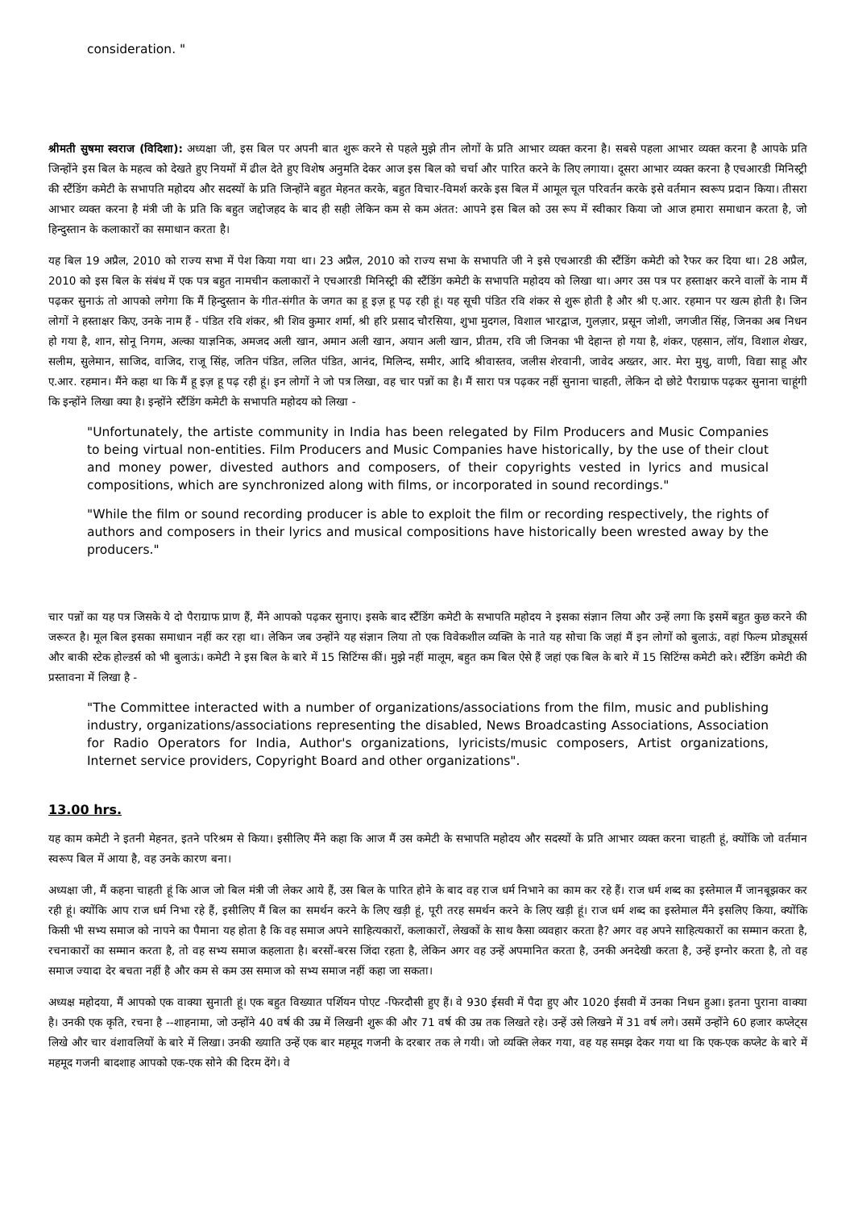consideration. "
श्रीमती सुषमा स्वराज (विदिशा): अध्यक्षा जी, इस बिल पर अपनी बात शुरू करने से पहले मुझे तीन लोगों के प्रति आभार व्यक्त करना है। सबसे पहला आभार व्यक्त करना है आपके प्रति जिन्होंने इस बिल के महत्व को देखते हुए नियमों में ढील देते हुए विशेष अनुमति देकर आज इस बिल को चर्चा और पारित करने के लिए लगाया। दूसरा आभार व्यक्त करना है एचआरडी मिनिस्ट्री की स्टैंडिंग कमेटी के सभापति महोदय और सदस्यों के प्रति जिन्होंने बहुत मेहनत करके, बहुत विचार-विमर्श करके इस बिल में आमूल चूल परिवर्तन करके इसे वर्तमान स्वरूप प्रदान किया। तीसरा आभार व्यक्त करना है मंत्री जी के प्रति कि बहुत जद्दोजहद के बाद ही सही लेकिन कम से कम अंतत: आपने इस बिल को उस रूप में स्वीकार किया जो आज हमारा समाधान करता है, जो हिन्दुस्तान के कलाकारों का समाधान करता है।
यह बिल 19 अप्रैल, 2010 को राज्य सभा में पेश किया गया था। 23 अप्रैल, 2010 को राज्य सभा के सभापति जी ने इसे एचआरडी की स्टैंडिंग कमेटी को रैफर कर दिया था। 28 अप्रैल, 2010 को इस बिल के संबंध में एक पत्र बहुत नामचीन कलाकारों ने एचआरडी मिनिस्ट्री की स्टैंडिंग कमेटी के सभापति महोदय को लिखा था। अगर उस पत्र पर हस्ताक्षर करने वालों के नाम मैं पढ़कर सुनाऊं तो आपको लगेगा कि मैं हिन्दुस्तान के गीत-संगीत के जगत का हू इज़ हू पढ़ रही हूं। यह सूची पंडित रवि शंकर से शुरू होती है और श्री ए.आर. रहमान पर खत्म होती है। जिन लोगों ने हस्ताक्षर किए, उनके नाम हैं - पंडित रवि शंकर, श्री शिव कुमार शर्मा, श्री हरि प्रसाद चौरसिया, शुभा मुदगल, विशाल भारद्वाज, गुलज़ार, प्रसून जोशी, जगजीत सिंह, जिनका अब निधन हो गया है, शान, सोनू निगम, अल्का याज्ञनिक, अमजद अली खान, अमान अली खान, अयान अली खान, प्रीतम, रवि जी जिनका भी देहान्त हो गया है, शंकर, एहसान, लॉय, विशाल शेखर, सलीम, सुलेमान, साजिद, वाजिद, राजू सिंह, जतिन पंडित, ललित पंडित, आनंद, मिलिन्द, समीर, आदि श्रीवास्तव, जलीस शेरवानी, जावेद अख्तर, आर. मेरा मुथु, वाणी, विद्या साहू और ए.आर. रहमान। मैंने कहा था कि मैं हू इज़ हू पढ़ रही हूं। इन लोगों ने जो पत्र लिखा, वह चार पन्नों का है। मैं सारा पत्र पढ़कर नहीं सुनाना चाहती, लेकिन दो छोटे पैराग्राफ पढ़कर सुनाना चाहूंगी कि इन्होंने लिखा क्या है। इन्होंने स्टैंडिंग कमेटी के सभापति महोदय को लिखा -
"Unfortunately, the artiste community in India has been relegated by Film Producers and Music Companies to being virtual non-entities. Film Producers and Music Companies have historically, by the use of their clout and money power, divested authors and composers, of their copyrights vested in lyrics and musical compositions, which are synchronized along with films, or incorporated in sound recordings."
"While the film or sound recording producer is able to exploit the film or recording respectively, the rights of authors and composers in their lyrics and musical compositions have historically been wrested away by the producers."
चार पन्नों का यह पत्र जिसके ये दो पैराग्राफ प्राण हैं, मैंने आपको पढ़कर सुनाए। इसके बाद स्टैंडिंग कमेटी के सभापति महोदय ने इसका संज्ञान लिया और उन्हें लगा कि इसमें बहुत कुछ करने की जरूरत है। मूल बिल इसका समाधान नहीं कर रहा था। लेकिन जब उन्होंने यह संज्ञान लिया तो एक विवेकशील व्यक्ति के नाते यह सोचा कि जहां मैं इन लोगों को बुलाऊं, वहां फिल्म प्रोड्यूसर्स और बाकी स्टेक होल्डर्स को भी बुलाऊं। कमेटी ने इस बिल के बारे में 15 सिटिंग्स कीं। मुझे नहीं मालूम, बहुत कम बिल ऐसे हैं जहां एक बिल के बारे में 15 सिटिंग्स कमेटी करे। स्टैंडिंग कमेटी की प्रस्तावना में लिखा है -
"The Committee interacted with a number of organizations/associations from the film, music and publishing industry, organizations/associations representing the disabled, News Broadcasting Associations, Association for Radio Operators for India, Author's organizations, lyricists/music composers, Artist organizations, Internet service providers, Copyright Board and other organizations".
13.00 hrs.
यह काम कमेटी ने इतनी मेहनत, इतने परिश्रम से किया। इसीलिए मैंने कहा कि आज मैं उस कमेटी के सभापति महोदय और सदस्यों के प्रति आभार व्यक्त करना चाहती हूं, क्योंकि जो वर्तमान स्वरूप बिल में आया है, वह उनके कारण बना।
अध्यक्षा जी, मैं कहना चाहती हूं कि आज जो बिल मंत्री जी लेकर आये हैं, उस बिल के पारित होने के बाद वह राज धर्म निभाने का काम कर रहे हैं। राज धर्म शब्द का इस्तेमाल मैं जानबूझकर कर रही हूं। क्योंकि आप राज धर्म निभा रहे हैं, इसीलिए मैं बिल का समर्थन करने के लिए खड़ी हूं, पूरी तरह समर्थन करने के लिए खड़ी हूं। राज धर्म शब्द का इस्तेमाल मैंने इसलिए किया, क्योंकि किसी भी सभ्य समाज को नापने का पैमाना यह होता है कि वह समाज अपने साहित्यकारों, कलाकारों, लेखकों के साथ कैसा व्यवहार करता है? अगर वह अपने साहित्यकारों का सम्मान करता है, रचनाकारों का सम्मान करता है, तो वह सभ्य समाज कहलाता है। बरसों-बरस जिंदा रहता है, लेकिन अगर वह उन्हें अपमानित करता है, उनकी अनदेखी करता है, उन्हें इग्नोर करता है, तो वह समाज ज्यादा देर बचता नहीं है और कम से कम उस समाज को सभ्य समाज नहीं कहा जा सकता।
अध्यक्ष महोदया, मैं आपको एक वाक्या सुनाती हूं। एक बहुत विख्यात पर्शियन पोएट -फिरदौसी हुए हैं। वे 930 ईसवी में पैदा हुए और 1020 ईसवी में उनका निधन हुआ। इतना पुराना वाक्या है। उनकी एक कृति, रचना है --शाहनामा, जो उन्होंने 40 वर्ष की उम्र में लिखनी शुरू की और 71 वर्ष की उम्र तक लिखते रहे। उन्हें उसे लिखने में 31 वर्ष लगे। उसमें उन्होंने 60 हजार कप्लेट्स लिखे और चार वंशावलियों के बारे में लिखा। उनकी ख्याति उन्हें एक बार महमूद गजनी के दरबार तक ले गयी। जो व्यक्ति लेकर गया, वह यह समझ देकर गया था कि एक-एक कप्लेट के बारे में महमूद गजनी बादशाह आपको एक-एक सोने की दिरम देंगे। वे